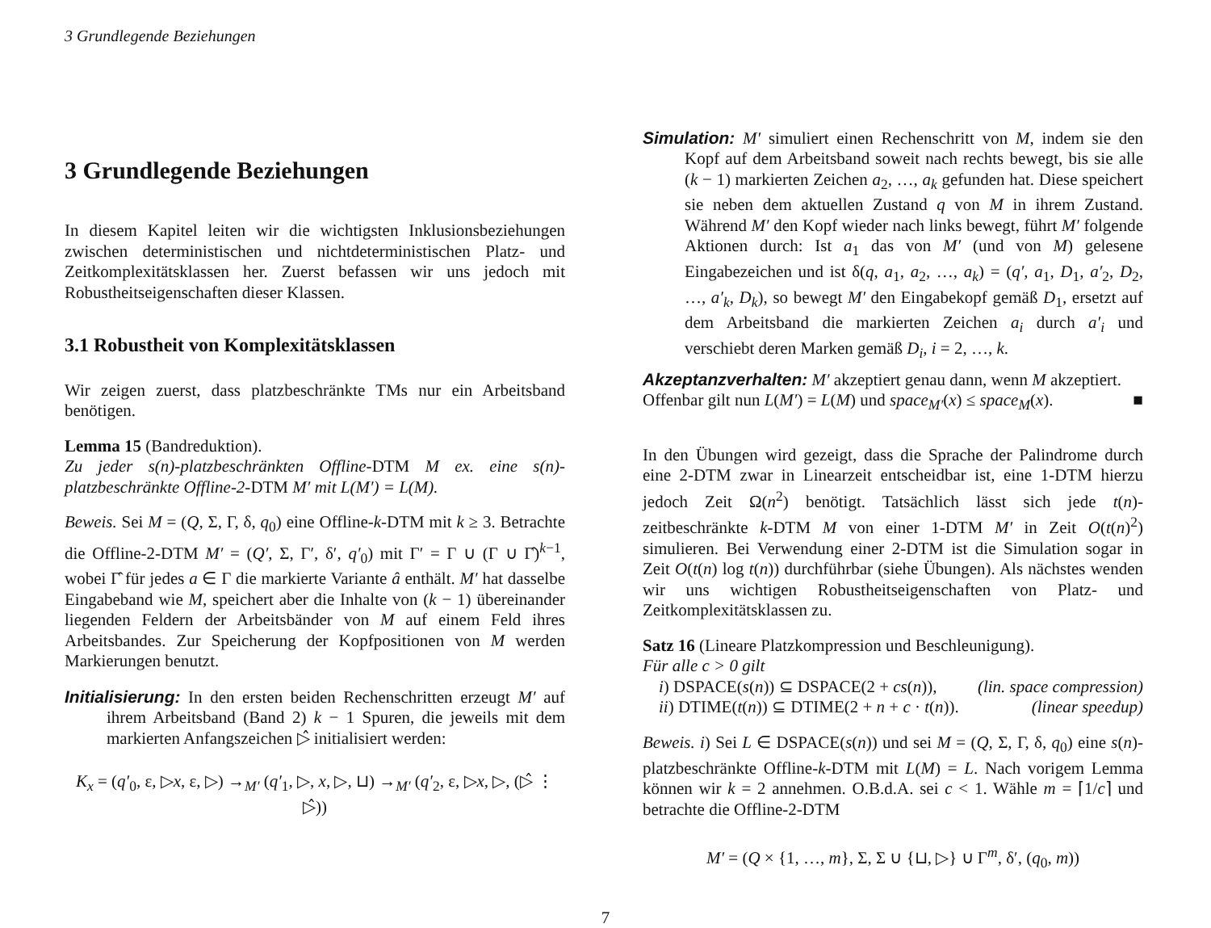3 Grundlegende Beziehungen
3 Grundlegende Beziehungen
In diesem Kapitel leiten wir die wichtigsten Inklusionsbeziehungen zwischen deterministischen und nichtdeterministischen Platz- und Zeitkomplexitätsklassen her. Zuerst befassen wir uns jedoch mit Robustheitseigenschaften dieser Klassen.
3.1 Robustheit von Komplexitätsklassen
Wir zeigen zuerst, dass platzbeschränkte TMs nur ein Arbeitsband benötigen.
Lemma 15 (Bandreduktion).
Zu jeder s(n)-platzbeschränkten Offline-DTM M ex. eine s(n)-platzbeschränkte Offline-2-DTM M′ mit L(M′) = L(M).
Beweis. Sei M = (Q, Σ, Γ, δ, q<sub>0</sub>) eine Offline-k-DTM mit k ≥ 3. Betrachte die Offline-2-DTM M′ = (Q′, Σ, Γ′, δ′, q′<sub>0</sub>) mit Γ′ = Γ ∪ (Γ ∪ Γ̂)<sup>k−1</sup>, wobei Γ̂ für jedes a ∈ Γ die markierte Variante â enthält. M′ hat dasselbe Eingabeband wie M, speichert aber die Inhalte von (k − 1) übereinander liegenden Feldern der Arbeitsbänder von M auf einem Feld ihres Arbeitsbandes. Zur Speicherung der Kopfpositionen von M werden Markierungen benutzt.
Initialisierung: In den ersten beiden Rechenschritten erzeugt M′ auf ihrem Arbeitsband (Band 2) k − 1 Spuren, die jeweils mit dem markierten Anfangszeichen ▷̂ initialisiert werden:
K<sub>x</sub> = (q′<sub>0</sub>, ε, ▷x, ε, ▷) →<sub>M′</sub> (q′<sub>1</sub>, ▷, x, ▷, ⊔) →<sub>M′</sub> (q′<sub>2</sub>, ε, ▷x, ▷, (▷̂ ⋮ ▷̂))
Simulation: M′ simuliert einen Rechenschritt von M, indem sie den Kopf auf dem Arbeitsband soweit nach rechts bewegt, bis sie alle (k − 1) markierten Zeichen a<sub>2</sub>, …, a<sub>k</sub> gefunden hat. Diese speichert sie neben dem aktuellen Zustand q von M in ihrem Zustand. Während M′ den Kopf wieder nach links bewegt, führt M′ folgende Aktionen durch: Ist a<sub>1</sub> das von M′ (und von M) gelesene Eingabezeichen und ist δ(q, a<sub>1</sub>, a<sub>2</sub>, …, a<sub>k</sub>) = (q′, a<sub>1</sub>, D<sub>1</sub>, a′<sub>2</sub>, D<sub>2</sub>, …, a′<sub>k</sub>, D<sub>k</sub>), so bewegt M′ den Eingabekopf gemäß D<sub>1</sub>, ersetzt auf dem Arbeitsband die markierten Zeichen a<sub>i</sub> durch a′<sub>i</sub> und verschiebt deren Marken gemäß D<sub>i</sub>, i = 2, …, k.
Akzeptanzverhalten: M′ akzeptiert genau dann, wenn M akzeptiert.
Offenbar gilt nun L(M′) = L(M) und space<sub>M′</sub>(x) ≤ space<sub>M</sub>(x). ■
In den Übungen wird gezeigt, dass die Sprache der Palindrome durch eine 2-DTM zwar in Linearzeit entscheidbar ist, eine 1-DTM hierzu jedoch Zeit Ω(n<sup>2</sup>) benötigt. Tatsächlich lässt sich jede t(n)-zeitbeschränkte k-DTM M von einer 1-DTM M′ in Zeit O(t(n)<sup>2</sup>) simulieren. Bei Verwendung einer 2-DTM ist die Simulation sogar in Zeit O(t(n) log t(n)) durchführbar (siehe Übungen). Als nächstes wenden wir uns wichtigen Robustheitseigenschaften von Platz- und Zeitkomplexitätsklassen zu.
Satz 16 (Lineare Platzkompression und Beschleunigung).
Für alle c > 0 gilt
i) DSPACE(s(n)) ⊆ DSPACE(2 + cs(n)), (lin. space compression)
ii) DTIME(t(n)) ⊆ DTIME(2 + n + c · t(n)). (linear speedup)
Beweis. i) Sei L ∈ DSPACE(s(n)) und sei M = (Q, Σ, Γ, δ, q<sub>0</sub>) eine s(n)-platzbeschränkte Offline-k-DTM mit L(M) = L. Nach vorigem Lemma können wir k = 2 annehmen. O.B.d.A. sei c < 1. Wähle m = ⌈1/c⌉ und betrachte die Offline-2-DTM
M′ = (Q × {1, …, m}, Σ, Σ ∪ {⊔, ▷} ∪ Γ<sup>m</sup>, δ′, (q<sub>0</sub>, m))
7